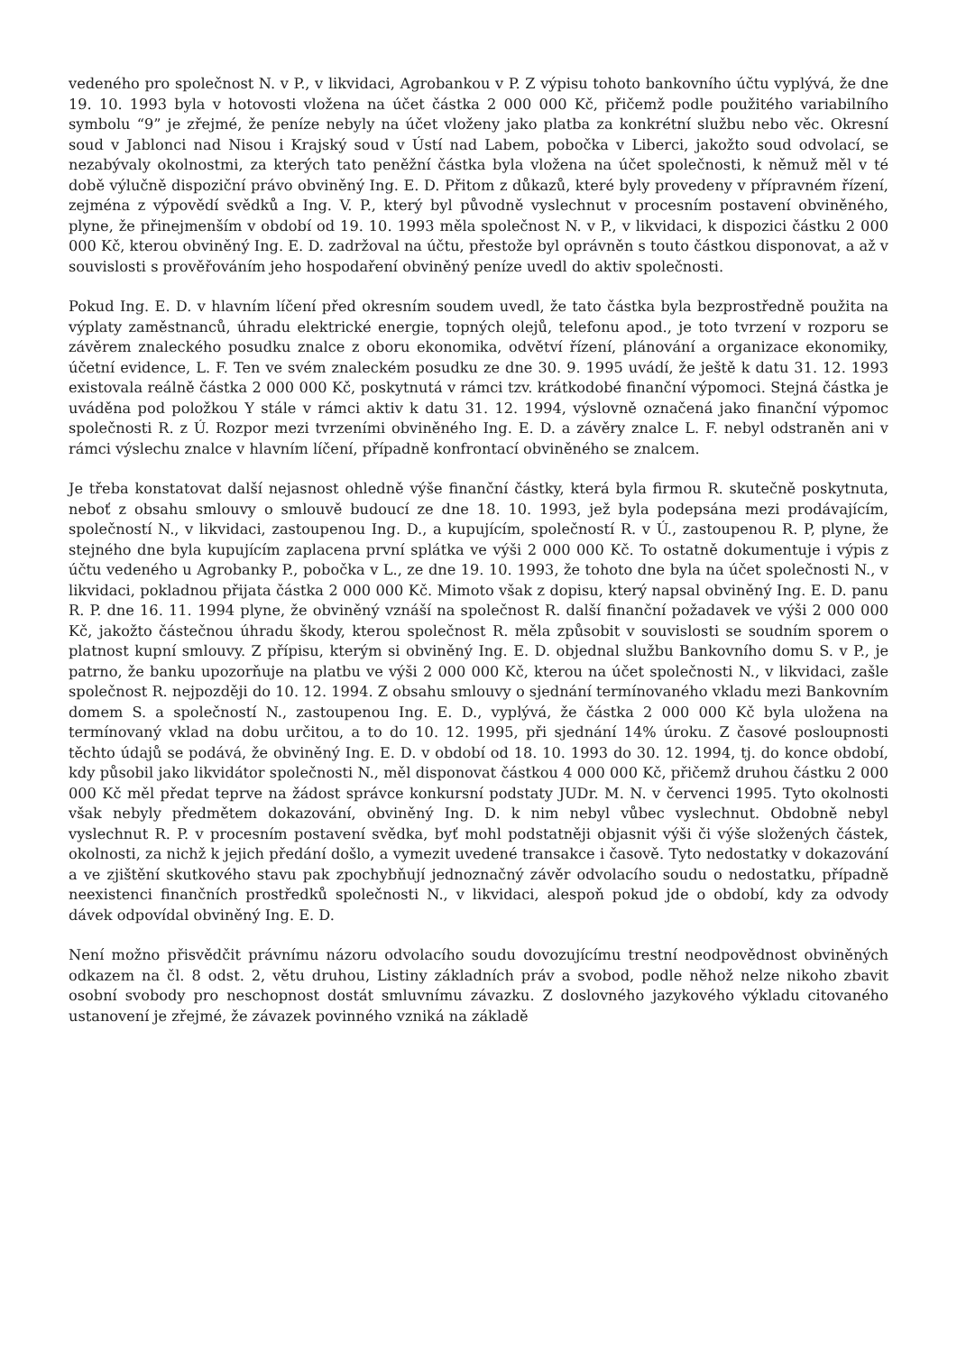vedeného pro společnost N. v P., v likvidaci, Agrobankou v P. Z výpisu tohoto bankovního účtu vyplývá, že dne 19. 10. 1993 byla v hotovosti vložena na účet částka 2 000 000 Kč, přičemž podle použitého variabilního symbolu “9” je zřejmé, že peníze nebyly na účet vloženy jako platba za konkrétní službu nebo věc. Okresní soud v Jablonci nad Nisou i Krajský soud v Ústí nad Labem, pobočka v Liberci, jakožto soud odvolací, se nezabývaly okolnostmi, za kterých tato peněžní částka byla vložena na účet společnosti, k němuž měl v té době výlučně dispoziční právo obviněný Ing. E. D. Přitom z důkazů, které byly provedeny v přípravném řízení, zejména z výpovědí svědků a Ing. V. P., který byl původně vyslechnut v procesním postavení obviněného, plyne, že přinejmenším v období od 19. 10. 1993 měla společnost N. v P., v likvidaci, k dispozici částku 2 000 000 Kč, kterou obviněný Ing. E. D. zadržoval na účtu, přestože byl oprávněn s touto částkou disponovat, a až v souvislosti s prověřováním jeho hospodaření obviněný peníze uvedl do aktiv společnosti.
Pokud Ing. E. D. v hlavním líčení před okresním soudem uvedl, že tato částka byla bezprostředně použita na výplaty zaměstnanců, úhradu elektrické energie, topných olejů, telefonu apod., je toto tvrzení v rozporu se závěrem znaleckého posudku znalce z oboru ekonomika, odvětví řízení, plánování a organizace ekonomiky, účetní evidence, L. F. Ten ve svém znaleckém posudku ze dne 30. 9. 1995 uvádí, že ještě k datu 31. 12. 1993 existovala reálně částka 2 000 000 Kč, poskytnutá v rámci tzv. krátkodobé finanční výpomoci. Stejná částka je uváděna pod položkou Y stále v rámci aktiv k datu 31. 12. 1994, výslovně označená jako finanční výpomoc společnosti R. z Ú. Rozpor mezi tvrzeními obviněného Ing. E. D. a závěry znalce L. F. nebyl odstraněn ani v rámci výslechu znalce v hlavním líčení, případně konfrontací obviněného se znalcem.
Je třeba konstatovat další nejasnost ohledně výše finanční částky, která byla firmou R. skutečně poskytnuta, neboť z obsahu smlouvy o smlouvě budoucí ze dne 18. 10. 1993, jež byla podepsána mezi prodávajícím, společností N., v likvidaci, zastoupenou Ing. D., a kupujícím, společností R. v Ú., zastoupenou R. P, plyne, že stejného dne byla kupujícím zaplacena první splátka ve výši 2 000 000 Kč. To ostatně dokumentuje i výpis z účtu vedeného u Agrobanky P., pobočka v L., ze dne 19. 10. 1993, že tohoto dne byla na účet společnosti N., v likvidaci, pokladnou přijata částka 2 000 000 Kč. Mimoto však z dopisu, který napsal obviněný Ing. E. D. panu R. P. dne 16. 11. 1994 plyne, že obviněný vznáší na společnost R. další finanční požadavek ve výši 2 000 000 Kč, jakožto částečnou úhradu škody, kterou společnost R. měla způsobit v souvislosti se soudním sporem o platnost kupní smlouvy. Z přípisu, kterým si obviněný Ing. E. D. objednal službu Bankovního domu S. v P., je patrno, že banku upozorňuje na platbu ve výši 2 000 000 Kč, kterou na účet společnosti N., v likvidaci, zašle společnost R. nejpozději do 10. 12. 1994. Z obsahu smlouvy o sjednání termínovaného vkladu mezi Bankovním domem S. a společností N., zastoupenou Ing. E. D., vyplývá, že částka 2 000 000 Kč byla uložena na termínovaný vklad na dobu určitou, a to do 10. 12. 1995, při sjednání 14% úroku. Z časové posloupnosti těchto údajů se podává, že obviněný Ing. E. D. v období od 18. 10. 1993 do 30. 12. 1994, tj. do konce období, kdy působil jako likvidátor společnosti N., měl disponovat částkou 4 000 000 Kč, přičemž druhou částku 2 000 000 Kč měl předat teprve na žádost správce konkursní podstaty JUDr. M. N. v červenci 1995. Tyto okolnosti však nebyly předmětem dokazování, obviněný Ing. D. k nim nebyl vůbec vyslechnut. Obdobně nebyl vyslechnut R. P. v procesním postavení svědka, byť mohl podstatněji objasnit výši či výše složených částek, okolnosti, za nichž k jejich předání došlo, a vymezit uvedené transakce i časově. Tyto nedostatky v dokazování a ve zjištění skutkového stavu pak zpochybňují jednoznačný závěr odvolacího soudu o nedostatku, případně neexistenci finančních prostředků společnosti N., v likvidaci, alespoň pokud jde o období, kdy za odvody dávek odpovídal obviněný Ing. E. D.
Není možno přisvědčit právnímu názoru odvolacího soudu dovozujícímu trestní neodpovědnost obviněných odkazem na čl. 8 odst. 2, větu druhou, Listiny základních práv a svobod, podle něhož nelze nikoho zbavit osobní svobody pro neschopnost dostát smluvnímu závazku. Z doslovného jazykového výkladu citovaného ustanovení je zřejmé, že závazek povinného vzniká na základě